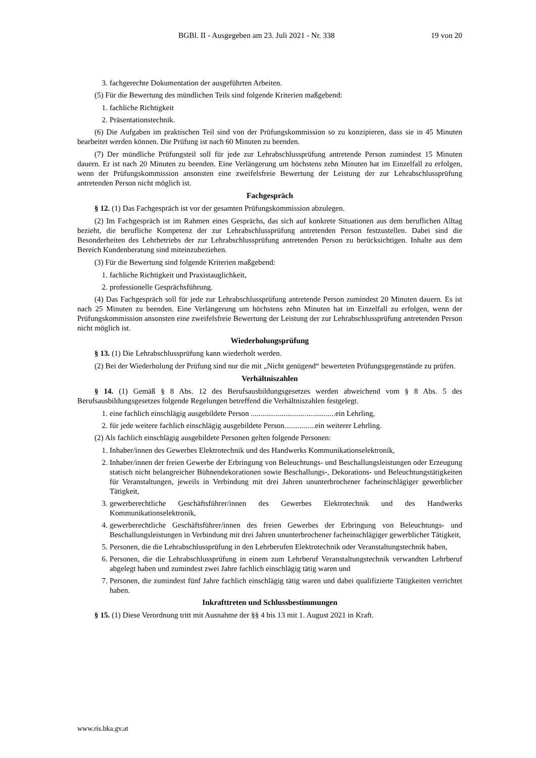BGBl. II - Ausgegeben am 23. Juli 2021 - Nr. 338 19 von 20
3. fachgerechte Dokumentation der ausgeführten Arbeiten.
(5) Für die Bewertung des mündlichen Teils sind folgende Kriterien maßgebend:
1. fachliche Richtigkeit
2. Präsentationstechnik.
(6) Die Aufgaben im praktischen Teil sind von der Prüfungskommission so zu konzipieren, dass sie in 45 Minuten bearbeitet werden können. Die Prüfung ist nach 60 Minuten zu beenden.
(7) Der mündliche Prüfungsteil soll für jede zur Lehrabschlussprüfung antretende Person zumindest 15 Minuten dauern. Er ist nach 20 Minuten zu beenden. Eine Verlängerung um höchstens zehn Minuten hat im Einzelfall zu erfolgen, wenn der Prüfungskommission ansonsten eine zweifelsfreie Bewertung der Leistung der zur Lehrabschlussprüfung antretenden Person nicht möglich ist.
Fachgespräch
§ 12. (1) Das Fachgespräch ist vor der gesamten Prüfungskommission abzulegen.
(2) Im Fachgespräch ist im Rahmen eines Gesprächs, das sich auf konkrete Situationen aus dem beruflichen Alltag bezieht, die berufliche Kompetenz der zur Lehrabschlussprüfung antretenden Person festzustellen. Dabei sind die Besonderheiten des Lehrbetriebs der zur Lehrabschlussprüfung antretenden Person zu berücksichtigen. Inhalte aus dem Bereich Kundenberatung sind miteinzubeziehen.
(3) Für die Bewertung sind folgende Kriterien maßgebend:
1. fachliche Richtigkeit und Praxistauglichkeit,
2. professionelle Gesprächsführung.
(4) Das Fachgespräch soll für jede zur Lehrabschlussprüfung antretende Person zumindest 20 Minuten dauern. Es ist nach 25 Minuten zu beenden. Eine Verlängerung um höchstens zehn Minuten hat im Einzelfall zu erfolgen, wenn der Prüfungskommission ansonsten eine zweifelsfreie Bewertung der Leistung der zur Lehrabschlussprüfung antretenden Person nicht möglich ist.
Wiederholungsprüfung
§ 13. (1) Die Lehrabschlussprüfung kann wiederholt werden.
(2) Bei der Wiederholung der Prüfung sind nur die mit „Nicht genügend“ bewerteten Prüfungsgegenstände zu prüfen.
Verhältniszahlen
§ 14. (1) Gemäß § 8 Abs. 12 des Berufsausbildungsgesetzes werden abweichend vom § 8 Abs. 5 des Berufsausbildungsgesetzes folgende Regelungen betreffend die Verhältniszahlen festgelegt.
1. eine fachlich einschlägig ausgebildete Person ............................................ein Lehrling,
2. für jede weitere fachlich einschlägig ausgebildete Person................ein weiterer Lehrling.
(2) Als fachlich einschlägig ausgebildete Personen gelten folgende Personen:
1. Inhaber/innen des Gewerbes Elektrotechnik und des Handwerks Kommunikationselektronik,
2. Inhaber/innen der freien Gewerbe der Erbringung von Beleuchtungs- und Beschallungsleistungen oder Erzeugung statisch nicht belangreicher Bühnendekorationen sowie Beschallungs-, Dekorations- und Beleuchtungstätigkeiten für Veranstaltungen, jeweils in Verbindung mit drei Jahren ununterbrochener facheinschlägiger gewerblicher Tätigkeit,
3. gewerberechtliche Geschäftsführer/innen des Gewerbes Elektrotechnik und des Handwerks Kommunikationselektronik,
4. gewerberechtliche Geschäftsführer/innen des freien Gewerbes der Erbringung von Beleuchtungs- und Beschallungsleistungen in Verbindung mit drei Jahren ununterbrochener facheinschlägiger gewerblicher Tätigkeit,
5. Personen, die die Lehrabschlussprüfung in den Lehrberufen Elektrotechnik oder Veranstaltungstechnik haben,
6. Personen, die die Lehrabschlussprüfung in einem zum Lehrberuf Veranstaltungstechnik verwandten Lehrberuf abgelegt haben und zumindest zwei Jahre fachlich einschlägig tätig waren und
7. Personen, die zumindest fünf Jahre fachlich einschlägig tätig waren und dabei qualifizierte Tätigkeiten verrichtet haben.
Inkrafttreten und Schlussbestimmungen
§ 15. (1) Diese Verordnung tritt mit Ausnahme der §§ 4 bis 13 mit 1. August 2021 in Kraft.
www.ris.bka.gv.at